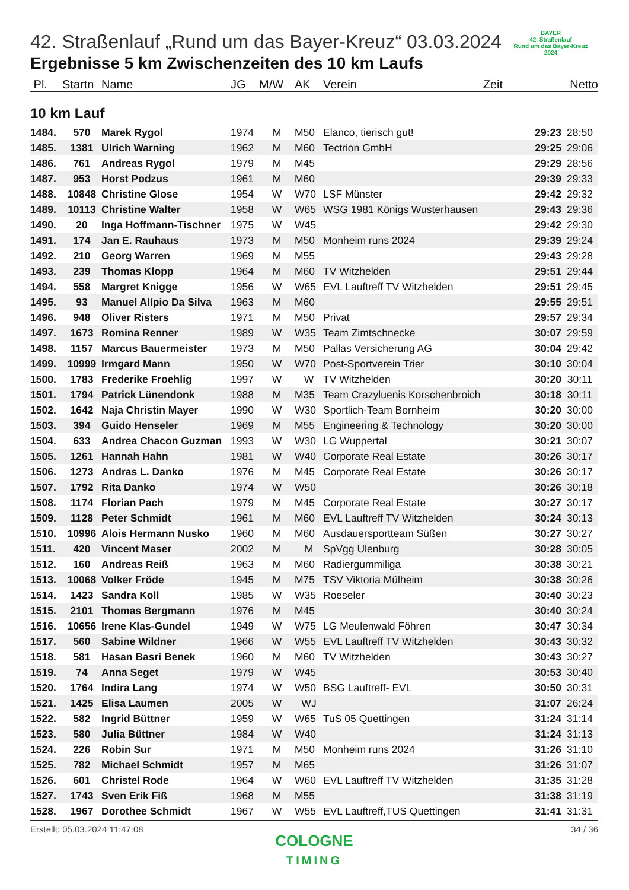BAYER
42. Straßenlauf
Rund um das Bayer-Kreuz
2024
42. Straßenlauf „Rund um das Bayer-Kreuz“ 03.03.2024
Ergebnisse 5 km Zwischenzeiten des 10 km Laufs
| Pl. | Startn | Name | JG | M/W | AK | Verein | Zeit | Netto |
| --- | --- | --- | --- | --- | --- | --- | --- | --- |
10 km Lauf
| 1484. | 570 | Marek Rygol | 1974 | M | M50 | Elanco, tierisch gut! | 29:23 | 28:50 |
| 1485. | 1381 | Ulrich Warning | 1962 | M | M60 | Tectrion GmbH | 29:25 | 29:06 |
| 1486. | 761 | Andreas Rygol | 1979 | M | M45 | | 29:29 | 28:56 |
| 1487. | 953 | Horst Podzus | 1961 | M | M60 | | 29:39 | 29:33 |
| 1488. | 10848 | Christine Glose | 1954 | W | W70 | LSF Münster | 29:42 | 29:32 |
| 1489. | 10113 | Christine Walter | 1958 | W | W65 | WSG 1981 Königs Wusterhausen | 29:43 | 29:36 |
| 1490. | 20 | Inga Hoffmann-Tischner | 1975 | W | W45 | | 29:42 | 29:30 |
| 1491. | 174 | Jan E. Rauhaus | 1973 | M | M50 | Monheim runs 2024 | 29:39 | 29:24 |
| 1492. | 210 | Georg Warren | 1969 | M | M55 | | 29:43 | 29:28 |
| 1493. | 239 | Thomas Klopp | 1964 | M | M60 | TV Witzhelden | 29:51 | 29:44 |
| 1494. | 558 | Margret Knigge | 1956 | W | W65 | EVL Lauftreff TV Witzhelden | 29:51 | 29:45 |
| 1495. | 93 | Manuel Alípio Da Silva | 1963 | M | M60 | | 29:55 | 29:51 |
| 1496. | 948 | Oliver Risters | 1971 | M | M50 | Privat | 29:57 | 29:34 |
| 1497. | 1673 | Romina Renner | 1989 | W | W35 | Team Zimtschnecke | 30:07 | 29:59 |
| 1498. | 1157 | Marcus Bauermeister | 1973 | M | M50 | Pallas Versicherung AG | 30:04 | 29:42 |
| 1499. | 10999 | Irmgard Mann | 1950 | W | W70 | Post-Sportverein Trier | 30:10 | 30:04 |
| 1500. | 1783 | Frederike Froehlig | 1997 | W | W | TV Witzhelden | 30:20 | 30:11 |
| 1501. | 1794 | Patrick Lünendonk | 1988 | M | M35 | Team Crazyluenis Korschenbroich | 30:18 | 30:11 |
| 1502. | 1642 | Naja Christin Mayer | 1990 | W | W30 | Sportlich-Team Bornheim | 30:20 | 30:00 |
| 1503. | 394 | Guido Henseler | 1969 | M | M55 | Engineering & Technology | 30:20 | 30:00 |
| 1504. | 633 | Andrea Chacon Guzman | 1993 | W | W30 | LG Wuppertal | 30:21 | 30:07 |
| 1505. | 1261 | Hannah Hahn | 1981 | W | W40 | Corporate Real Estate | 30:26 | 30:17 |
| 1506. | 1273 | Andras L. Danko | 1976 | M | M45 | Corporate Real Estate | 30:26 | 30:17 |
| 1507. | 1792 | Rita Danko | 1974 | W | W50 | | 30:26 | 30:18 |
| 1508. | 1174 | Florian Pach | 1979 | M | M45 | Corporate Real Estate | 30:27 | 30:17 |
| 1509. | 1128 | Peter Schmidt | 1961 | M | M60 | EVL Lauftreff TV Witzhelden | 30:24 | 30:13 |
| 1510. | 10996 | Alois Hermann Nusko | 1960 | M | M60 | Ausdauersportteam Süßen | 30:27 | 30:27 |
| 1511. | 420 | Vincent Maser | 2002 | M | M | SpVgg Ulenburg | 30:28 | 30:05 |
| 1512. | 160 | Andreas Reiß | 1963 | M | M60 | Radiergummiliga | 30:38 | 30:21 |
| 1513. | 10068 | Volker Fröde | 1945 | M | M75 | TSV Viktoria Mülheim | 30:38 | 30:26 |
| 1514. | 1423 | Sandra Koll | 1985 | W | W35 | Roeseler | 30:40 | 30:23 |
| 1515. | 2101 | Thomas Bergmann | 1976 | M | M45 | | 30:40 | 30:24 |
| 1516. | 10656 | Irene Klas-Gundel | 1949 | W | W75 | LG Meulenwald Föhren | 30:47 | 30:34 |
| 1517. | 560 | Sabine Wildner | 1966 | W | W55 | EVL Lauftreff TV Witzhelden | 30:43 | 30:32 |
| 1518. | 581 | Hasan Basri Benek | 1960 | M | M60 | TV Witzhelden | 30:43 | 30:27 |
| 1519. | 74 | Anna Seget | 1979 | W | W45 | | 30:53 | 30:40 |
| 1520. | 1764 | Indira Lang | 1974 | W | W50 | BSG Lauftreff- EVL | 30:50 | 30:31 |
| 1521. | 1425 | Elisa Laumen | 2005 | W | WJ | | 31:07 | 26:24 |
| 1522. | 582 | Ingrid Büttner | 1959 | W | W65 | TuS 05 Quettingen | 31:24 | 31:14 |
| 1523. | 580 | Julia Büttner | 1984 | W | W40 | | 31:24 | 31:13 |
| 1524. | 226 | Robin Sur | 1971 | M | M50 | Monheim runs 2024 | 31:26 | 31:10 |
| 1525. | 782 | Michael Schmidt | 1957 | M | M65 | | 31:26 | 31:07 |
| 1526. | 601 | Christel Rode | 1964 | W | W60 | EVL Lauftreff TV Witzhelden | 31:35 | 31:28 |
| 1527. | 1743 | Sven Erik Fiß | 1968 | M | M55 | | 31:38 | 31:19 |
| 1528. | 1967 | Dorothee Schmidt | 1967 | W | W55 | EVL Lauftreff,TUS Quettingen | 31:41 | 31:31 |
Erstellt: 05.03.2024 11:47:08 34 / 36
COLOGNE
TIMING